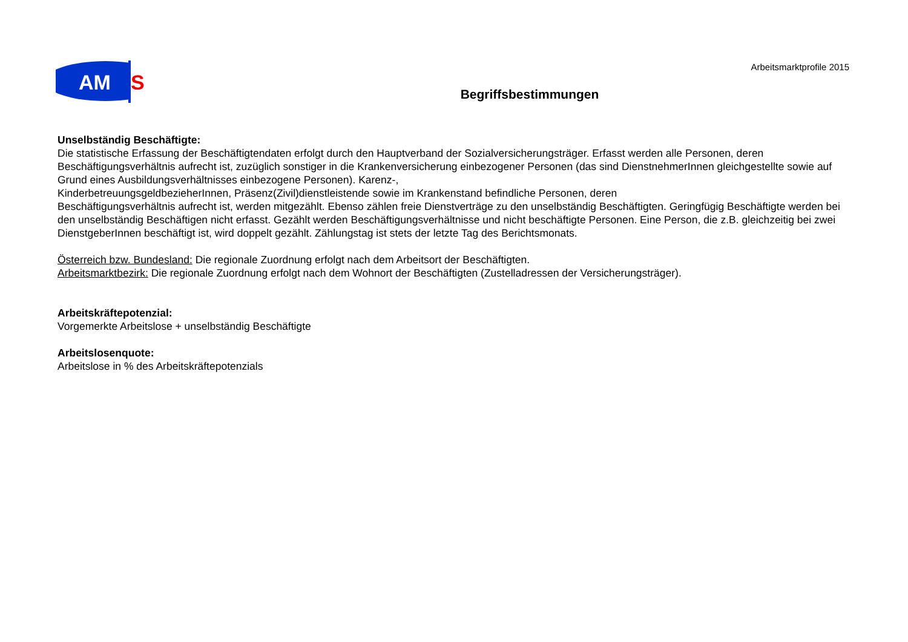AM
S
Arbeitsmarktprofile 2015
Begriffsbestimmungen
Unselbständig Beschäftigte:
Die statistische Erfassung der Beschäftigtendaten erfolgt durch den Hauptverband der Sozialversicherungsträger. Erfasst werden alle Personen, deren Beschäftigungsverhältnis aufrecht ist, zuzüglich sonstiger in die Krankenversicherung einbezogener Personen (das sind DienstnehmerInnen gleichgestellte sowie auf Grund eines Ausbildungsverhältnisses einbezogene Personen). Karenz-,
KinderbetreuungsgeldbezieherInnen, Präsenz(Zivil)dienstleistende sowie im Krankenstand befindliche Personen, deren
Beschäftigungsverhältnis aufrecht ist, werden mitgezählt. Ebenso zählen freie Dienstverträge zu den unselbständig Beschäftigten. Geringfügig Beschäftigte werden bei den unselbständig Beschäftigen nicht erfasst. Gezählt werden Beschäftigungsverhältnisse und nicht beschäftigte Personen. Eine Person, die z.B. gleichzeitig bei zwei DienstgeberInnen beschäftigt ist, wird doppelt gezählt. Zählungstag ist stets der letzte Tag des Berichtsmonats.
Österreich bzw. Bundesland: Die regionale Zuordnung erfolgt nach dem Arbeitsort der Beschäftigten.
Arbeitsmarktbezirk: Die regionale Zuordnung erfolgt nach dem Wohnort der Beschäftigten (Zustelladressen der Versicherungsträger).
Arbeitskräftepotenzial:
Vorgemerkte Arbeitslose + unselbständig Beschäftigte
Arbeitslosenquote:
Arbeitslose in % des Arbeitskräftepotenzials